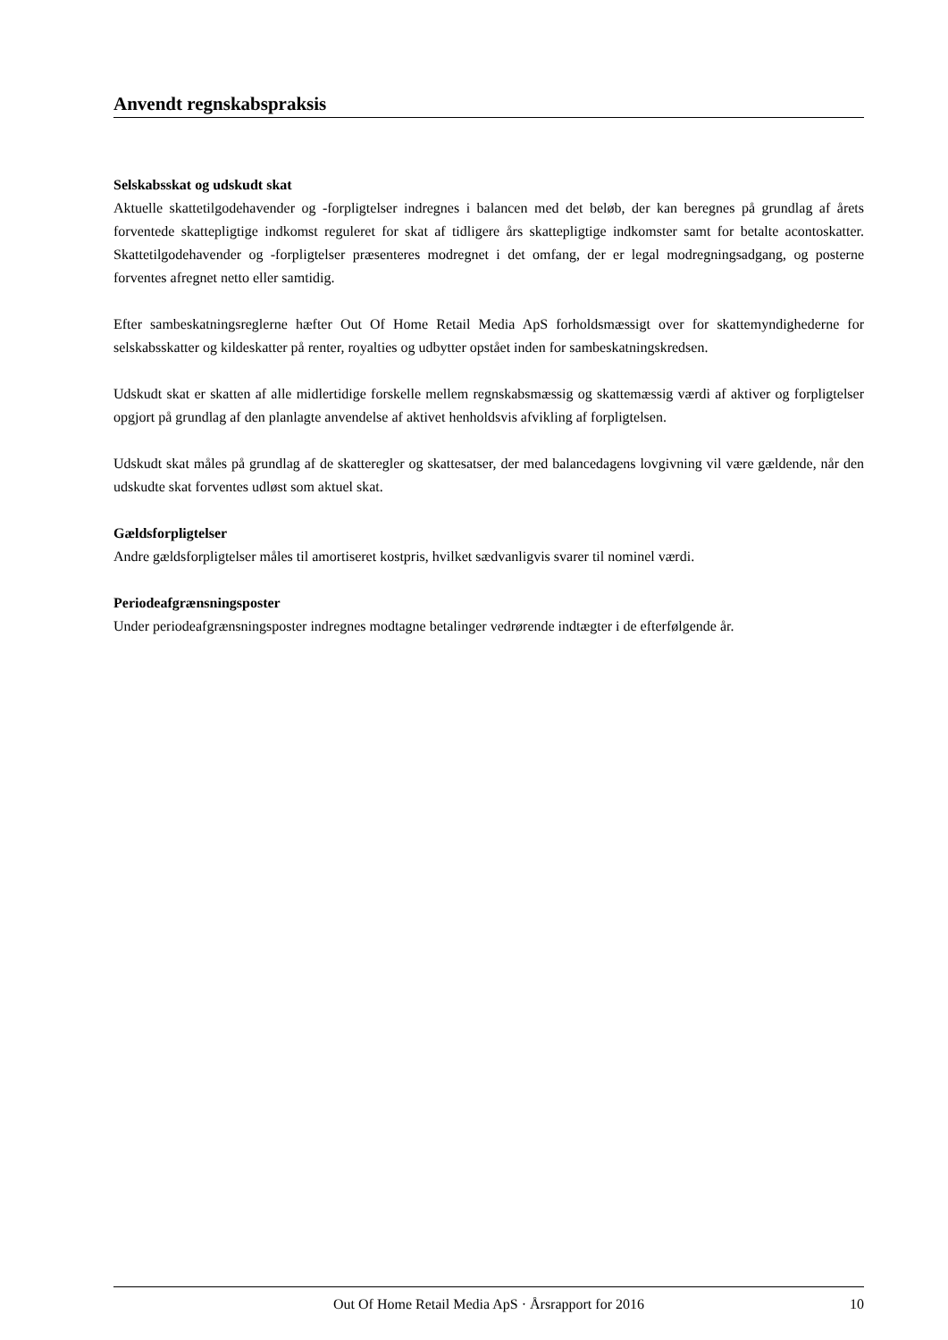Anvendt regnskabspraksis
Selskabsskat og udskudt skat
Aktuelle skattetilgodehavender og -forpligtelser indregnes i balancen med det beløb, der kan beregnes på grundlag af årets forventede skattepligtige indkomst reguleret for skat af tidligere års skattepligtige indkomster samt for betalte acontoskatter. Skattetilgodehavender og -forpligtelser præsenteres modregnet i det omfang, der er legal modregningsadgang, og posterne forventes afregnet netto eller samtidig.
Efter sambeskatningsreglerne hæfter Out Of Home Retail Media ApS forholdsmæssigt over for skattemyndighederne for selskabsskatter og kildeskatter på renter, royalties og udbytter opstået inden for sambeskatningskredsen.
Udskudt skat er skatten af alle midlertidige forskelle mellem regnskabsmæssig og skattemæssig værdi af aktiver og forpligtelser opgjort på grundlag af den planlagte anvendelse af aktivet henholdsvis afvikling af forpligtelsen.
Udskudt skat måles på grundlag af de skatteregler og skattesatser, der med balancedagens lovgivning vil være gældende, når den udskudte skat forventes udløst som aktuel skat.
Gældsforpligtelser
Andre gældsforpligtelser måles til amortiseret kostpris, hvilket sædvanligvis svarer til nominel værdi.
Periodeafgrænsningsposter
Under periodeafgrænsningsposter indregnes modtagne betalinger vedrørende indtægter i de efterfølgende år.
Out Of Home Retail Media ApS · Årsrapport for 2016 10